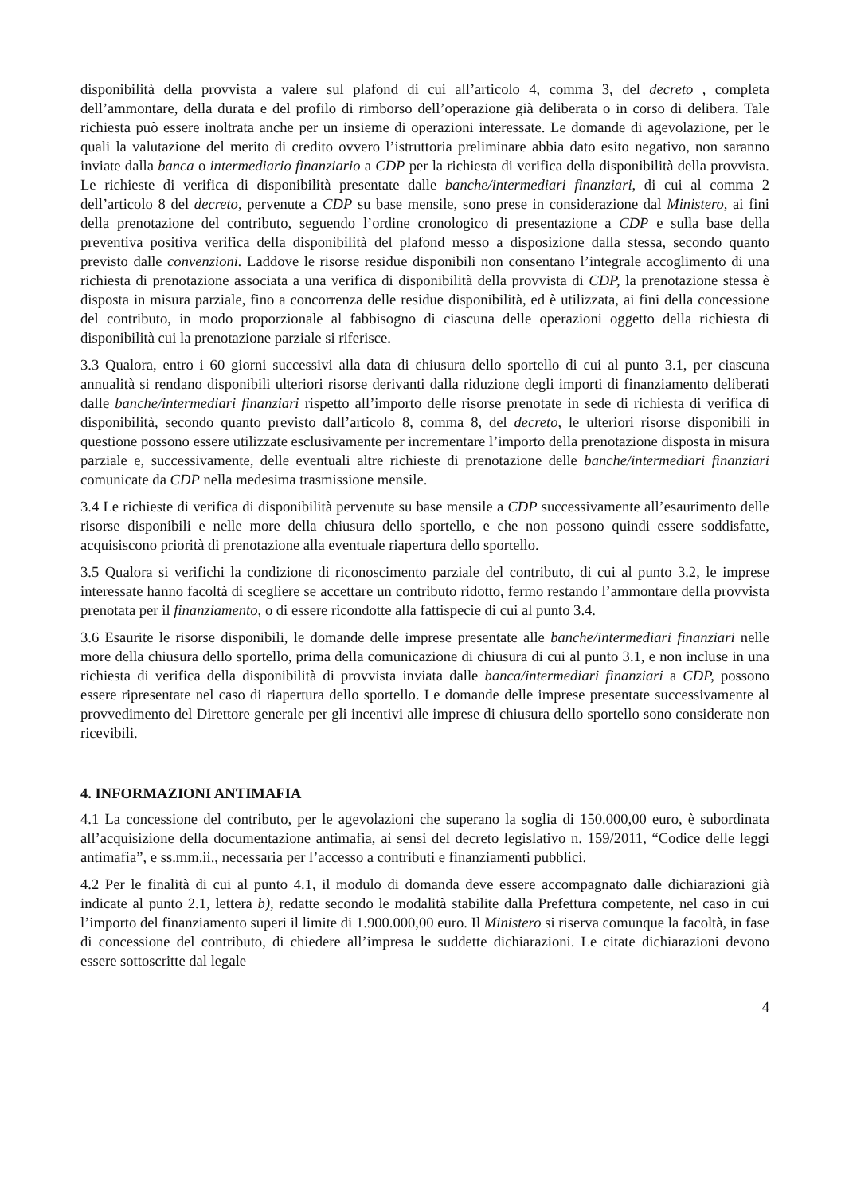disponibilità della provvista a valere sul plafond di cui all’articolo 4, comma 3, del decreto , completa dell’ammontare, della durata e del profilo di rimborso dell’operazione già deliberata o in corso di delibera. Tale richiesta può essere inoltrata anche per un insieme di operazioni interessate. Le domande di agevolazione, per le quali la valutazione del merito di credito ovvero l’istruttoria preliminare abbia dato esito negativo, non saranno inviate dalla banca o intermediario finanziario a CDP per la richiesta di verifica della disponibilità della provvista. Le richieste di verifica di disponibilità presentate dalle banche/intermediari finanziari, di cui al comma 2 dell’articolo 8 del decreto, pervenute a CDP su base mensile, sono prese in considerazione dal Ministero, ai fini della prenotazione del contributo, seguendo l’ordine cronologico di presentazione a CDP e sulla base della preventiva positiva verifica della disponibilità del plafond messo a disposizione dalla stessa, secondo quanto previsto dalle convenzioni. Laddove le risorse residue disponibili non consentano l’integrale accoglimento di una richiesta di prenotazione associata a una verifica di disponibilità della provvista di CDP, la prenotazione stessa è disposta in misura parziale, fino a concorrenza delle residue disponibilità, ed è utilizzata, ai fini della concessione del contributo, in modo proporzionale al fabbisogno di ciascuna delle operazioni oggetto della richiesta di disponibilità cui la prenotazione parziale si riferisce.
3.3 Qualora, entro i 60 giorni successivi alla data di chiusura dello sportello di cui al punto 3.1, per ciascuna annualità si rendano disponibili ulteriori risorse derivanti dalla riduzione degli importi di finanziamento deliberati dalle banche/intermediari finanziari rispetto all’importo delle risorse prenotate in sede di richiesta di verifica di disponibilità, secondo quanto previsto dall’articolo 8, comma 8, del decreto, le ulteriori risorse disponibili in questione possono essere utilizzate esclusivamente per incrementare l’importo della prenotazione disposta in misura parziale e, successivamente, delle eventuali altre richieste di prenotazione delle banche/intermediari finanziari comunicate da CDP nella medesima trasmissione mensile.
3.4 Le richieste di verifica di disponibilità pervenute su base mensile a CDP successivamente all’esaurimento delle risorse disponibili e nelle more della chiusura dello sportello, e che non possono quindi essere soddisfatte, acquisiscono priorità di prenotazione alla eventuale riapertura dello sportello.
3.5 Qualora si verifichi la condizione di riconoscimento parziale del contributo, di cui al punto 3.2, le imprese interessate hanno facoltà di scegliere se accettare un contributo ridotto, fermo restando l’ammontare della provvista prenotata per il finanziamento, o di essere ricondotte alla fattispecie di cui al punto 3.4.
3.6 Esaurite le risorse disponibili, le domande delle imprese presentate alle banche/intermediari finanziari nelle more della chiusura dello sportello, prima della comunicazione di chiusura di cui al punto 3.1, e non incluse in una richiesta di verifica della disponibilità di provvista inviata dalle banca/intermediari finanziari a CDP, possono essere ripresentate nel caso di riapertura dello sportello. Le domande delle imprese presentate successivamente al provvedimento del Direttore generale per gli incentivi alle imprese di chiusura dello sportello sono considerate non ricevibili.
4. INFORMAZIONI ANTIMAFIA
4.1 La concessione del contributo, per le agevolazioni che superano la soglia di 150.000,00 euro, è subordinata all’acquisizione della documentazione antimafia, ai sensi del decreto legislativo n. 159/2011, “Codice delle leggi antimafia”, e ss.mm.ii., necessaria per l’accesso a contributi e finanziamenti pubblici.
4.2 Per le finalità di cui al punto 4.1, il modulo di domanda deve essere accompagnato dalle dichiarazioni già indicate al punto 2.1, lettera b), redatte secondo le modalità stabilite dalla Prefettura competente, nel caso in cui l’importo del finanziamento superi il limite di 1.900.000,00 euro. Il Ministero si riserva comunque la facoltà, in fase di concessione del contributo, di chiedere all’impresa le suddette dichiarazioni. Le citate dichiarazioni devono essere sottoscritte dal legale
4